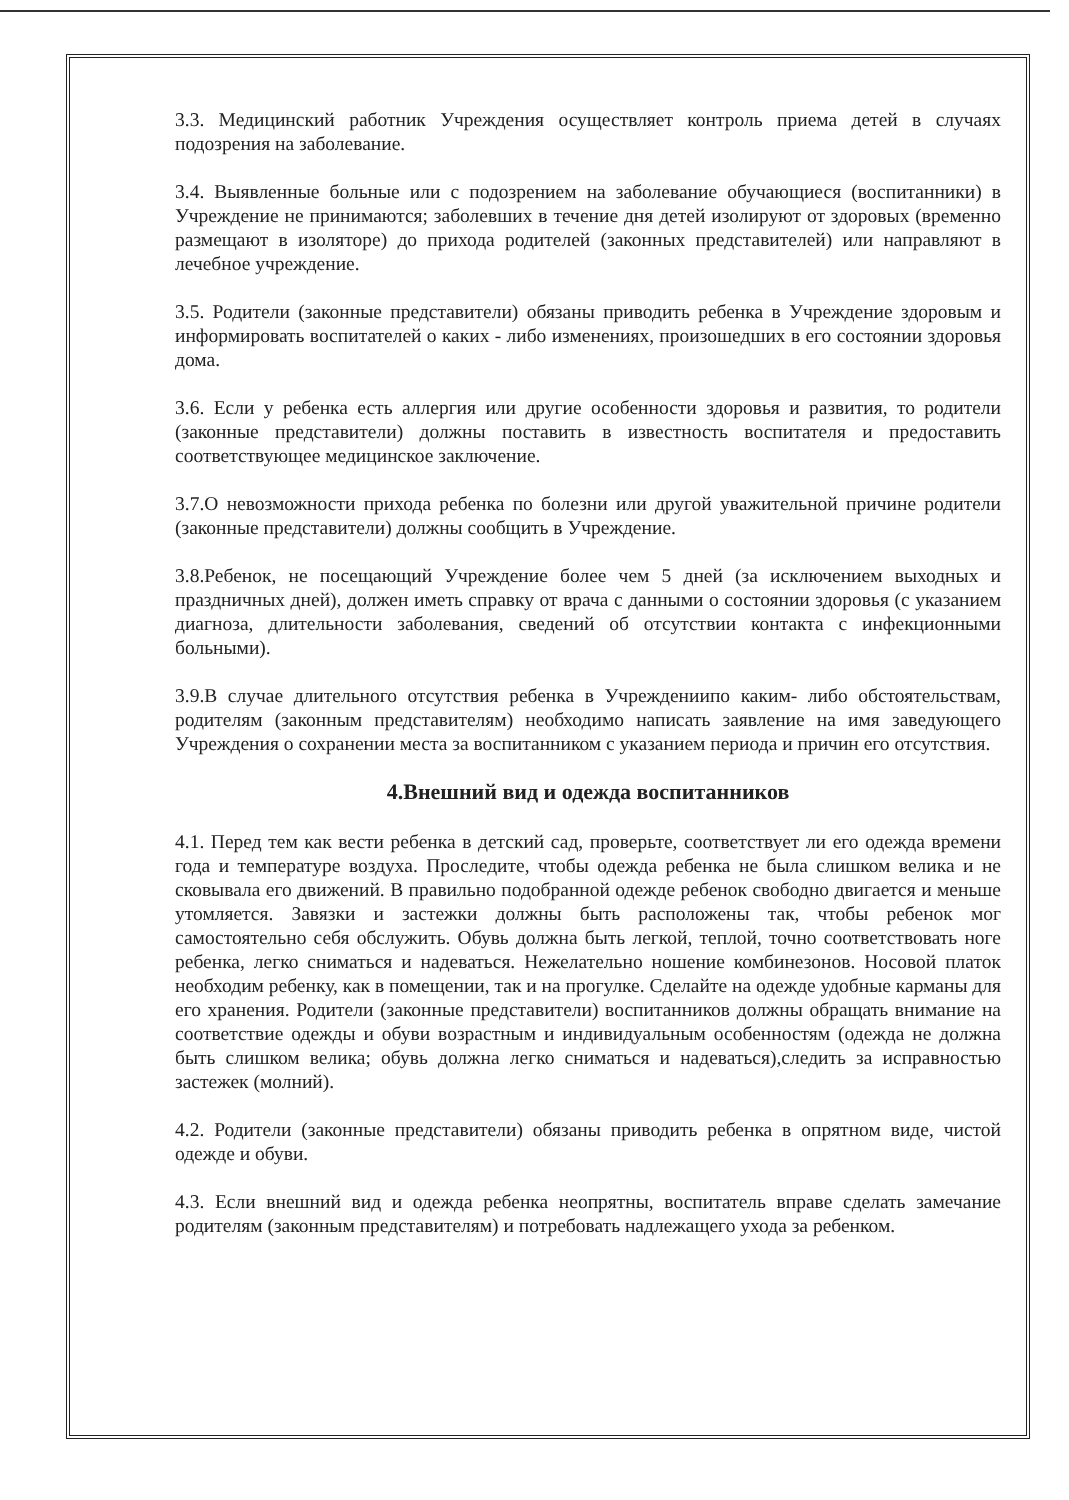3.3. Медицинский работник Учреждения осуществляет контроль приема детей в случаях подозрения на заболевание.
3.4. Выявленные больные или с подозрением на заболевание обучающиеся (воспитанники) в Учреждение не принимаются; заболевших в течение дня детей изолируют от здоровых (временно размещают в изоляторе) до прихода родителей (законных представителей) или направляют в лечебное учреждение.
3.5. Родители (законные представители) обязаны приводить ребенка в Учреждение здоровым и информировать воспитателей о каких - либо изменениях, произошедших в его состоянии здоровья дома.
3.6. Если у ребенка есть аллергия или другие особенности здоровья и развития, то родители (законные представители) должны поставить в известность воспитателя и предоставить соответствующее медицинское заключение.
3.7.О невозможности прихода ребенка по болезни или другой уважительной причине родители (законные представители) должны сообщить в Учреждение.
3.8.Ребенок, не посещающий Учреждение более чем 5 дней (за исключением выходных и праздничных дней), должен иметь справку от врача с данными о состоянии здоровья (с указанием диагноза, длительности заболевания, сведений об отсутствии контакта с инфекционными больными).
3.9.В случае длительного отсутствия ребенка в Учреждениипо каким- либо обстоятельствам, родителям (законным представителям) необходимо написать заявление на имя заведующего Учреждения о сохранении места за воспитанником с указанием периода и причин его отсутствия.
4.Внешний вид и одежда воспитанников
4.1. Перед тем как вести ребенка в детский сад, проверьте, соответствует ли его одежда времени года и температуре воздуха. Проследите, чтобы одежда ребенка не была слишком велика и не сковывала его движений. В правильно подобранной одежде ребенок свободно двигается и меньше утомляется. Завязки и застежки должны быть расположены так, чтобы ребенок мог самостоятельно себя обслужить. Обувь должна быть легкой, теплой, точно соответствовать ноге ребенка, легко сниматься и надеваться. Нежелательно ношение комбинезонов. Носовой платок необходим ребенку, как в помещении, так и на прогулке. Сделайте на одежде удобные карманы для его хранения. Родители (законные представители) воспитанников должны обращать внимание на соответствие одежды и обуви возрастным и индивидуальным особенностям (одежда не должна быть слишком велика; обувь должна легко сниматься и надеваться),следить за исправностью застежек (молний).
4.2. Родители (законные представители) обязаны приводить ребенка в опрятном виде, чистой одежде и обуви.
4.3. Если внешний вид и одежда ребенка неопрятны, воспитатель вправе сделать замечание родителям (законным представителям) и потребовать надлежащего ухода за ребенком.